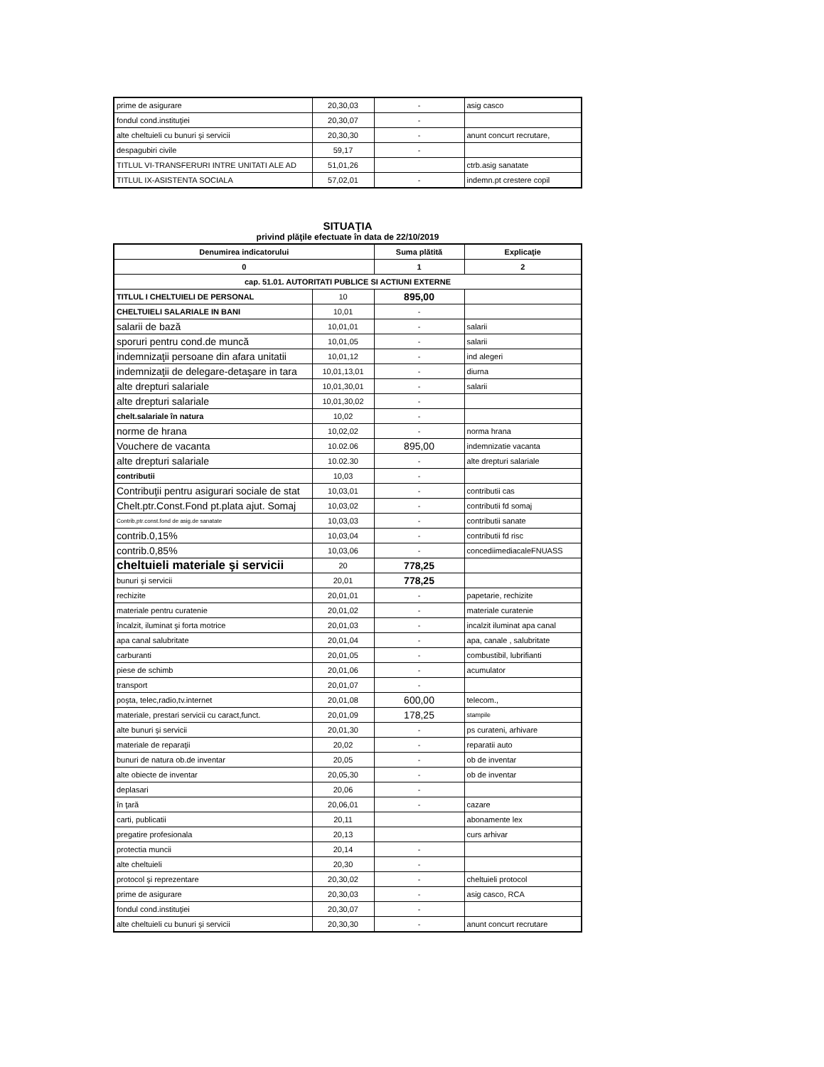| prime de asigurare | 20,30,03 | - | asig casco |
| fondul cond.instituţiei | 20,30,07 | - | |
| alte cheltuieli cu bunuri şi servicii | 20,30,30 | - | anunt concurt recrutare, |
| despagubiri civile | 59,17 | - | |
| TITLUL VI-TRANSFERURI INTRE UNITATI ALE AD | 51,01,26 | | ctrb.asig sanatate |
| TITLUL IX-ASISTENTA SOCIALA | 57,02,01 | - | indemn.pt crestere copil |
SITUAŢIA
privind plăţile efectuate în data de 22/10/2019
| Denumirea indicatorului | | Suma plătită | Explicaţie |
| --- | --- | --- | --- |
| 0 | | 1 | 2 |
| cap. 51.01. AUTORITATI PUBLICE SI ACTIUNI EXTERNE | | | |
| TITLUL I CHELTUIELI DE PERSONAL | 10 | 895,00 | |
| CHELTUIELI SALARIALE IN BANI | 10,01 | - | |
| salarii de bază | 10,01,01 | - | salarii |
| sporuri pentru cond.de muncă | 10,01,05 | - | salarii |
| indemnizaţii persoane din afara unitatii | 10,01,12 | - | ind alegeri |
| indemnizaţii de delegare-detaşare in tara | 10,01,13,01 | - | diurna |
| alte drepturi salariale | 10,01,30,01 | - | salarii |
| alte drepturi salariale | 10,01,30,02 | - | |
| chelt.salariale în natura | 10,02 | - | |
| norme de hrana | 10,02,02 | - | norma hrana |
| Vouchere de vacanta | 10.02.06 | 895,00 | indemnizatie vacanta |
| alte drepturi salariale | 10.02.30 | - | alte drepturi salariale |
| contributii | 10,03 | - | |
| Contribuţii pentru asigurari sociale de stat | 10,03,01 | - | contributii cas |
| Chelt.ptr.Const.Fond pt.plata ajut. Somaj | 10,03,02 | - | contributii fd somaj |
| Contrib,ptr.const.fond de asig.de sanatate | 10,03,03 | - | contributii sanate |
| contrib.0,15% | 10,03,04 | - | contributii fd risc |
| contrib.0,85% | 10,03,06 | - | concediimediacaleFNUASS |
| cheltuieli materiale şi servicii | 20 | 778,25 | |
| bunuri şi servicii | 20,01 | 778,25 | |
| rechizite | 20,01,01 | - | papetarie, rechizite |
| materiale pentru curatenie | 20,01,02 | - | materiale curatenie |
| încalzit, iluminat şi forta motrice | 20,01,03 | - | incalzit iluminat apa canal |
| apa canal salubritate | 20,01,04 | - | apa, canale , salubritate |
| carburanti | 20,01,05 | - | combustibil, lubrifianti |
| piese de schimb | 20,01,06 | - | acumulator |
| transport | 20,01,07 | - | |
| poşta, telec,radio,tv.internet | 20,01,08 | 600,00 | telecom., |
| materiale, prestari servicii cu caract,funct. | 20,01,09 | 178,25 | stampile |
| alte bunuri şi servicii | 20,01,30 | - | ps curateni, arhivare |
| materiale de reparaţii | 20,02 | - | reparatii auto |
| bunuri de natura ob.de inventar | 20,05 | - | ob de inventar |
| alte obiecte de inventar | 20,05,30 | - | ob de inventar |
| deplasari | 20,06 | - | |
| în ţară | 20,06,01 | - | cazare |
| carti, publicatii | 20,11 | | abonamente lex |
| pregatire profesionala | 20,13 | | curs arhivar |
| protectia muncii | 20,14 | - | |
| alte cheltuieli | 20,30 | - | |
| protocol şi reprezentare | 20,30,02 | - | cheltuieli protocol |
| prime de asigurare | 20,30,03 | - | asig casco, RCA |
| fondul cond.instituţiei | 20,30,07 | - | |
| alte cheltuieli cu bunuri şi servicii | 20,30,30 | - | anunt concurt recrutare |